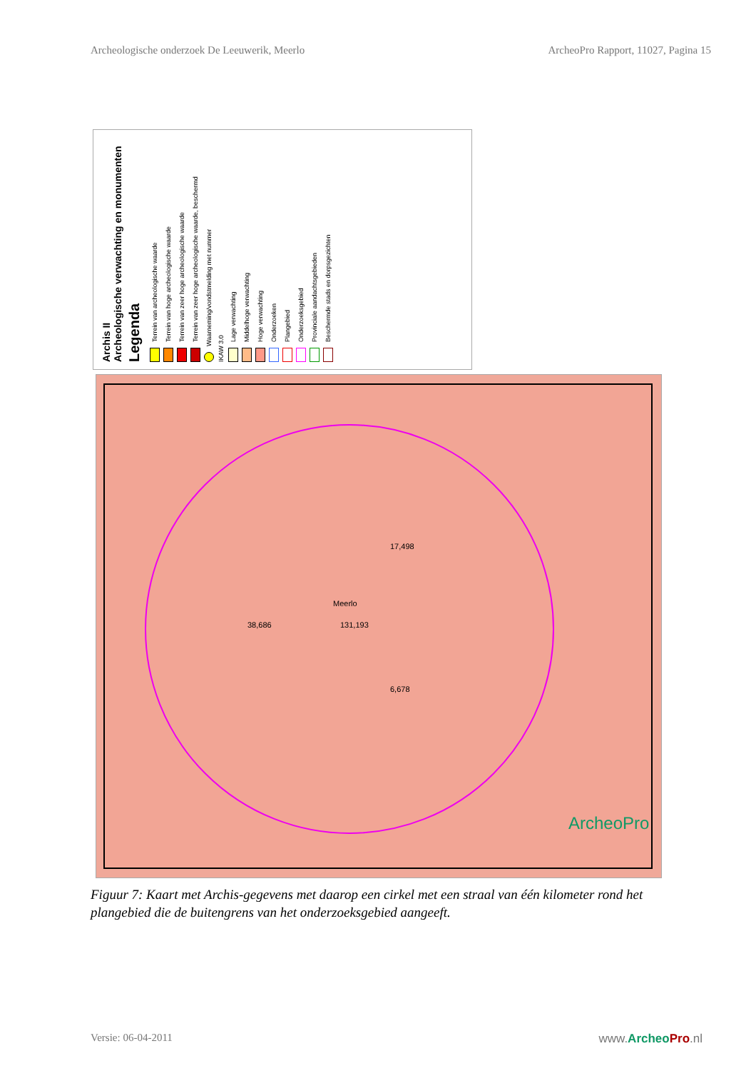Archeologische onderzoek De Leeuwerik, Meerlo ArcheoPro Rapport, 11027, Pagina 15
Archis II
Archeologische verwachting en monumenten
Legenda
Terrein van archeologische waarde
Terrein van hoge archeologische waarde
Terrein van zeer hoge archeologische waarde
Terrein van zeer hoge archeologische waarde, beschermd
Waarneming/vondstmelding met nummer
IKAW 3.0
Lage verwachting
Middelhoge verwachting
Hoge verwachting
Onderzoeken
Plangebied
Onderzoeksgebied
Provinciale aandachtsgebieden
Beschermde stads en dorpsgezichten
Meerlo
131,193 38,686
17,498
6,678
ArcheoPro
Figuur 7: Kaart met Archis-gegevens met daarop een cirkel met een straal van één kilometer rond het plangebied die de buitengrens van het onderzoeksgebied aangeeft.
Versie: 06-04-2011 www.ArcheoPro.nl